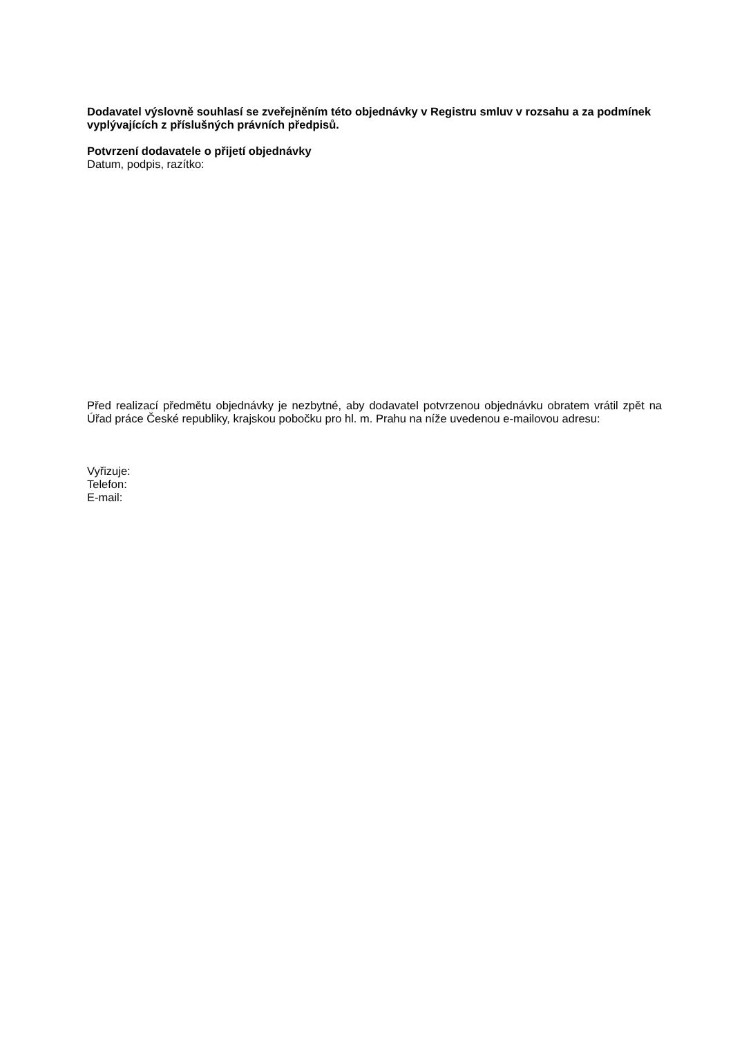Dodavatel výslovně souhlasí se zveřejněním této objednávky v Registru smluv v rozsahu a za podmínek vyplývajících z příslušných právních předpisů.
Potvrzení dodavatele o přijetí objednávky
Datum, podpis, razítko:
Před realizací předmětu objednávky je nezbytné, aby dodavatel potvrzenou objednávku obratem vrátil zpět na Úřad práce České republiky, krajskou pobočku pro hl. m. Prahu na níže uvedenou e-mailovou adresu:
Vyřizuje:
Telefon:
E-mail: